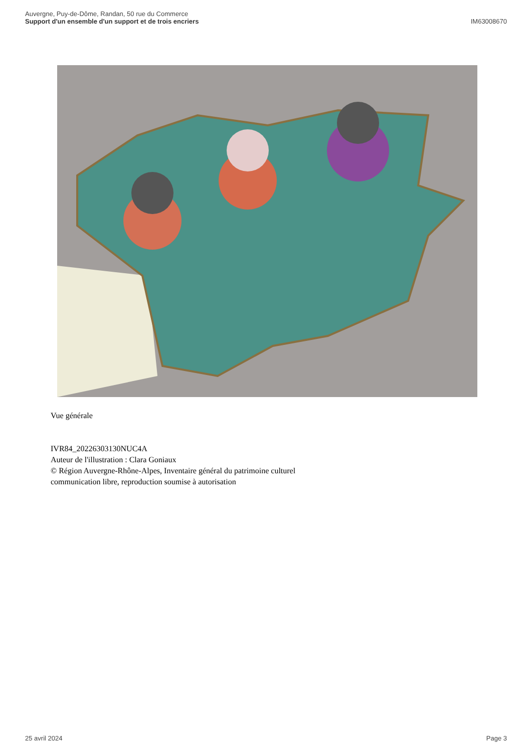Auvergne, Puy-de-Dôme, Randan, 50 rue du Commerce
Support d'un ensemble d'un support et de trois encriers
IM63008670
Vue générale
IVR84_20226303130NUC4A
Auteur de l'illustration : Clara Goniaux
© Région Auvergne-Rhône-Alpes, Inventaire général du patrimoine culturel
communication libre, reproduction soumise à autorisation
25 avril 2024 Page 3